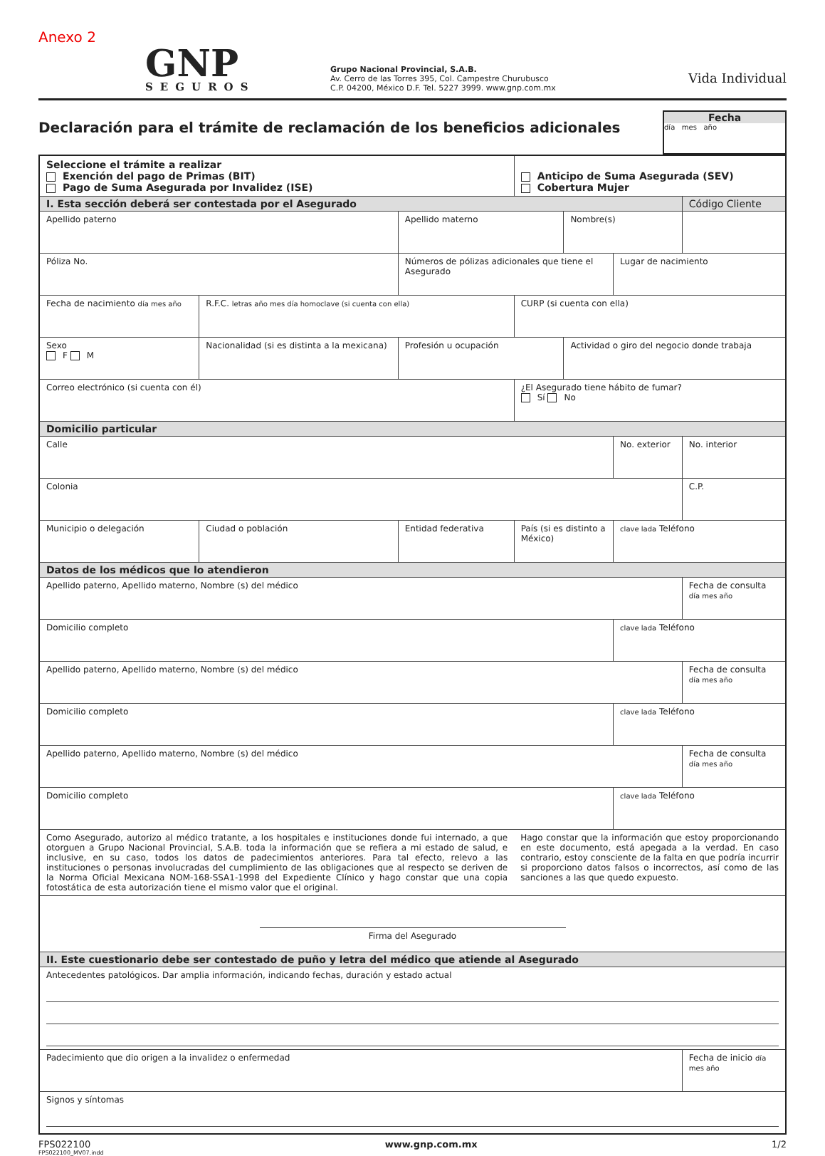Anexo 2
GNP
SEGUROS
Grupo Nacional Provincial, S.A.B.
Av. Cerro de las Torres 395, Col. Campestre Churubusco
C.P. 04200, México D.F. Tel. 5227 3999. www.gnp.com.mx
Vida Individual
Declaración para el trámite de reclamación de los beneficios adicionales
Fecha
día mes año
| Seleccione el trámite a realizar Exención del pago de Primas (BIT) Pago de Suma Asegurada por Invalidez (ISE) | | | Anticipo de Suma Asegurada (SEV) Cobertura Mujer | | | |
| I. Esta sección deberá ser contestada por el Asegurado | | | | | | Código Cliente |
| Apellido paterno | | Apellido materno | | Nombre(s) | | |
| Póliza No. | | Números de pólizas adicionales que tiene el Asegurado | | | Lugar de nacimiento | |
| Fecha de nacimiento día mes año | R.F.C. letras año mes día homoclave (si cuenta con ella) | | CURP (si cuenta con ella) | | | |
| Sexo F M | Nacionalidad (si es distinta a la mexicana) | Profesión u ocupación | | Actividad o giro del negocio donde trabaja | | |
| Correo electrónico (si cuenta con él) | | | ¿El Asegurado tiene hábito de fumar? Sí No | | | |
| Domicilio particular | | | | | | |
| Calle | | | | | No. exterior | No. interior |
| Colonia | | | | | | C.P. |
| Municipio o delegación | Ciudad o población | Entidad federativa | País (si es distinto a México) | | clave lada Teléfono | |
| Datos de los médicos que lo atendieron | | | | | | |
| Apellido paterno, Apellido materno, Nombre (s) del médico | | | | | | Fecha de consulta día mes año |
| Domicilio completo | | | | | clave lada Teléfono | |
| Apellido paterno, Apellido materno, Nombre (s) del médico | | | | | | Fecha de consulta día mes año |
| Domicilio completo | | | | | clave lada Teléfono | |
| Apellido paterno, Apellido materno, Nombre (s) del médico | | | | | | Fecha de consulta día mes año |
| Domicilio completo | | | | | clave lada Teléfono | |
| Como Asegurado, autorizo al médico tratante, a los hospitales e instituciones donde fui internado, a que otorguen a Grupo Nacional Provincial, S.A.B. toda la información que se refiera a mi estado de salud, e inclusive, en su caso, todos los datos de padecimientos anteriores. Para tal efecto, relevo a las instituciones o personas involucradas del cumplimiento de las obligaciones que al respecto se deriven de la Norma Oficial Mexicana NOM-168-SSA1-1998 del Expediente Clínico y hago constar que una copia fotostática de esta autorización tiene el mismo valor que el original. | | | Hago constar que la información que estoy proporcionando en este documento, está apegada a la verdad. En caso contrario, estoy consciente de la falta en que podría incurrir si proporciono datos falsos o incorrectos, así como de las sanciones a las que quedo expuesto. | | | |
| Firma del Asegurado | | | | | | |
| II. Este cuestionario debe ser contestado de puño y letra del médico que atiende al Asegurado | | | | | | |
| Antecedentes patológicos. Dar amplia información, indicando fechas, duración y estado actual | | | | | | |
| Padecimiento que dio origen a la invalidez o enfermedad | | | | | | Fecha de inicio día mes año |
| Signos y síntomas | | | | | | |
FPS022100 www.gnp.com.mx 1/2
FPS022100_MV07.indd